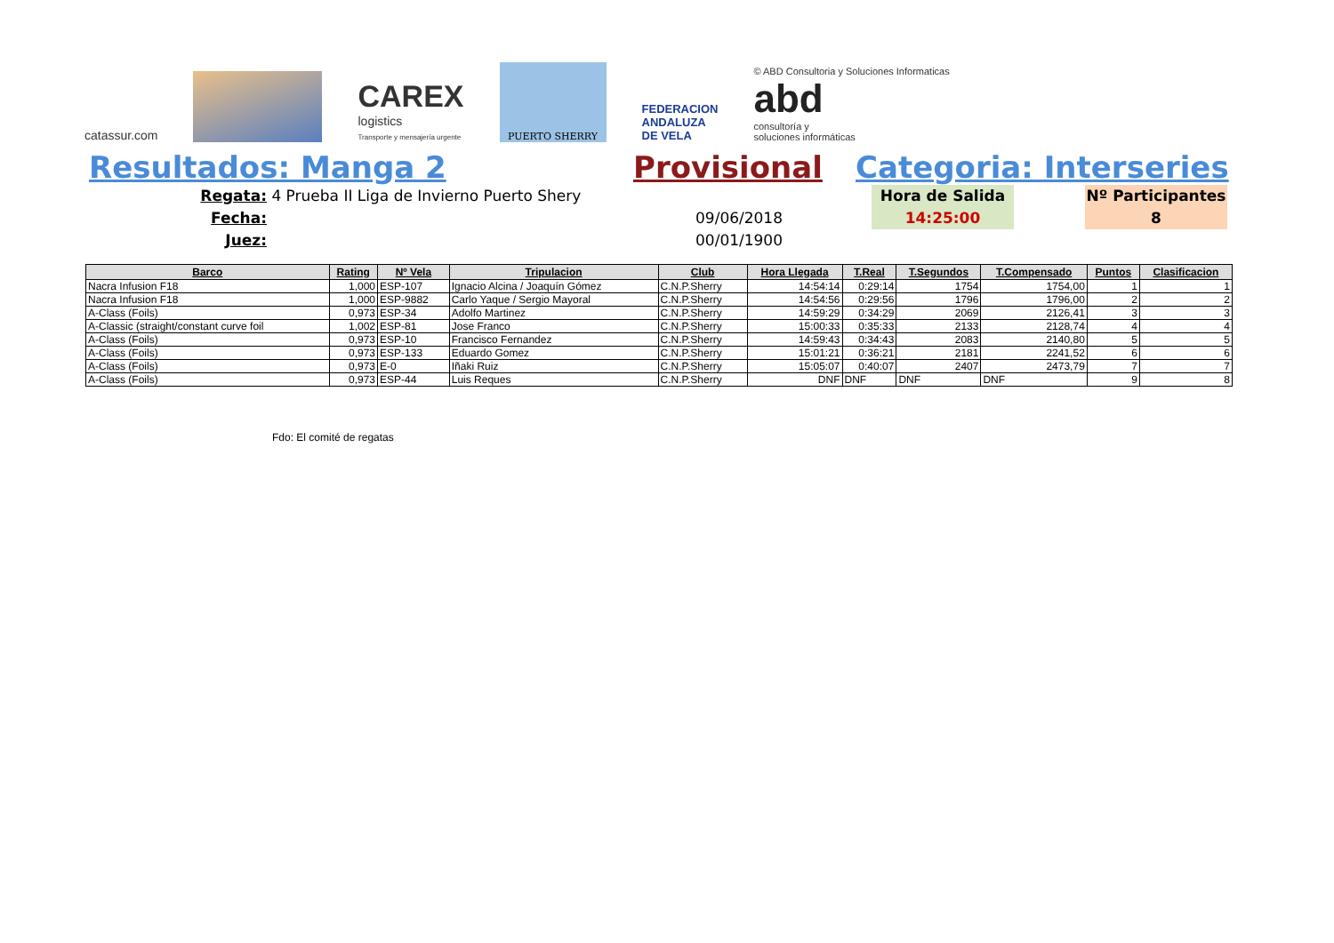catassur.com
CAREX
logistics
Transporte y mensajería urgente
PUERTO SHERRY
FEDERACION
ANDALUZA
DE VELA
© ABD Consultoria y Soluciones Informaticas
abd
consultoría y
soluciones informáticas
Resultados: Manga 2 Provisional Categoria: Interseries
Regata:
4 Prueba II Liga de Invierno Puerto Shery
Hora de Salida
Nº Participantes
Fecha:
09/06/2018
14:25:00
8
Juez:
00/01/1900
| Barco | Rating | Nº Vela | Tripulacion | Club | Hora Llegada | T.Real | T.Segundos | T.Compensado | Puntos | Clasificacion |
| --- | --- | --- | --- | --- | --- | --- | --- | --- | --- | --- |
| Nacra Infusion F18 | 1,000 | ESP-107 | Ignacio Alcina / Joaquín Gómez | C.N.P.Sherry | 14:54:14 | 0:29:14 | 1754 | 1754,00 | 1 | 1 |
| Nacra Infusion F18 | 1,000 | ESP-9882 | Carlo Yaque / Sergio Mayoral | C.N.P.Sherry | 14:54:56 | 0:29:56 | 1796 | 1796,00 | 2 | 2 |
| A-Class (Foils) | 0,973 | ESP-34 | Adolfo Martinez | C.N.P.Sherry | 14:59:29 | 0:34:29 | 2069 | 2126,41 | 3 | 3 |
| A-Classic (straight/constant curve foil | 1,002 | ESP-81 | Jose Franco | C.N.P.Sherry | 15:00:33 | 0:35:33 | 2133 | 2128,74 | 4 | 4 |
| A-Class (Foils) | 0,973 | ESP-10 | Francisco Fernandez | C.N.P.Sherry | 14:59:43 | 0:34:43 | 2083 | 2140,80 | 5 | 5 |
| A-Class (Foils) | 0,973 | ESP-133 | Eduardo Gomez | C.N.P.Sherry | 15:01:21 | 0:36:21 | 2181 | 2241,52 | 6 | 6 |
| A-Class (Foils) | 0,973 | E-0 | Iñaki Ruiz | C.N.P.Sherry | 15:05:07 | 0:40:07 | 2407 | 2473,79 | 7 | 7 |
| A-Class (Foils) | 0,973 | ESP-44 | Luis Reques | C.N.P.Sherry | DNF | DNF | DNF | DNF | 9 | 8 |
Fdo: El comité de regatas